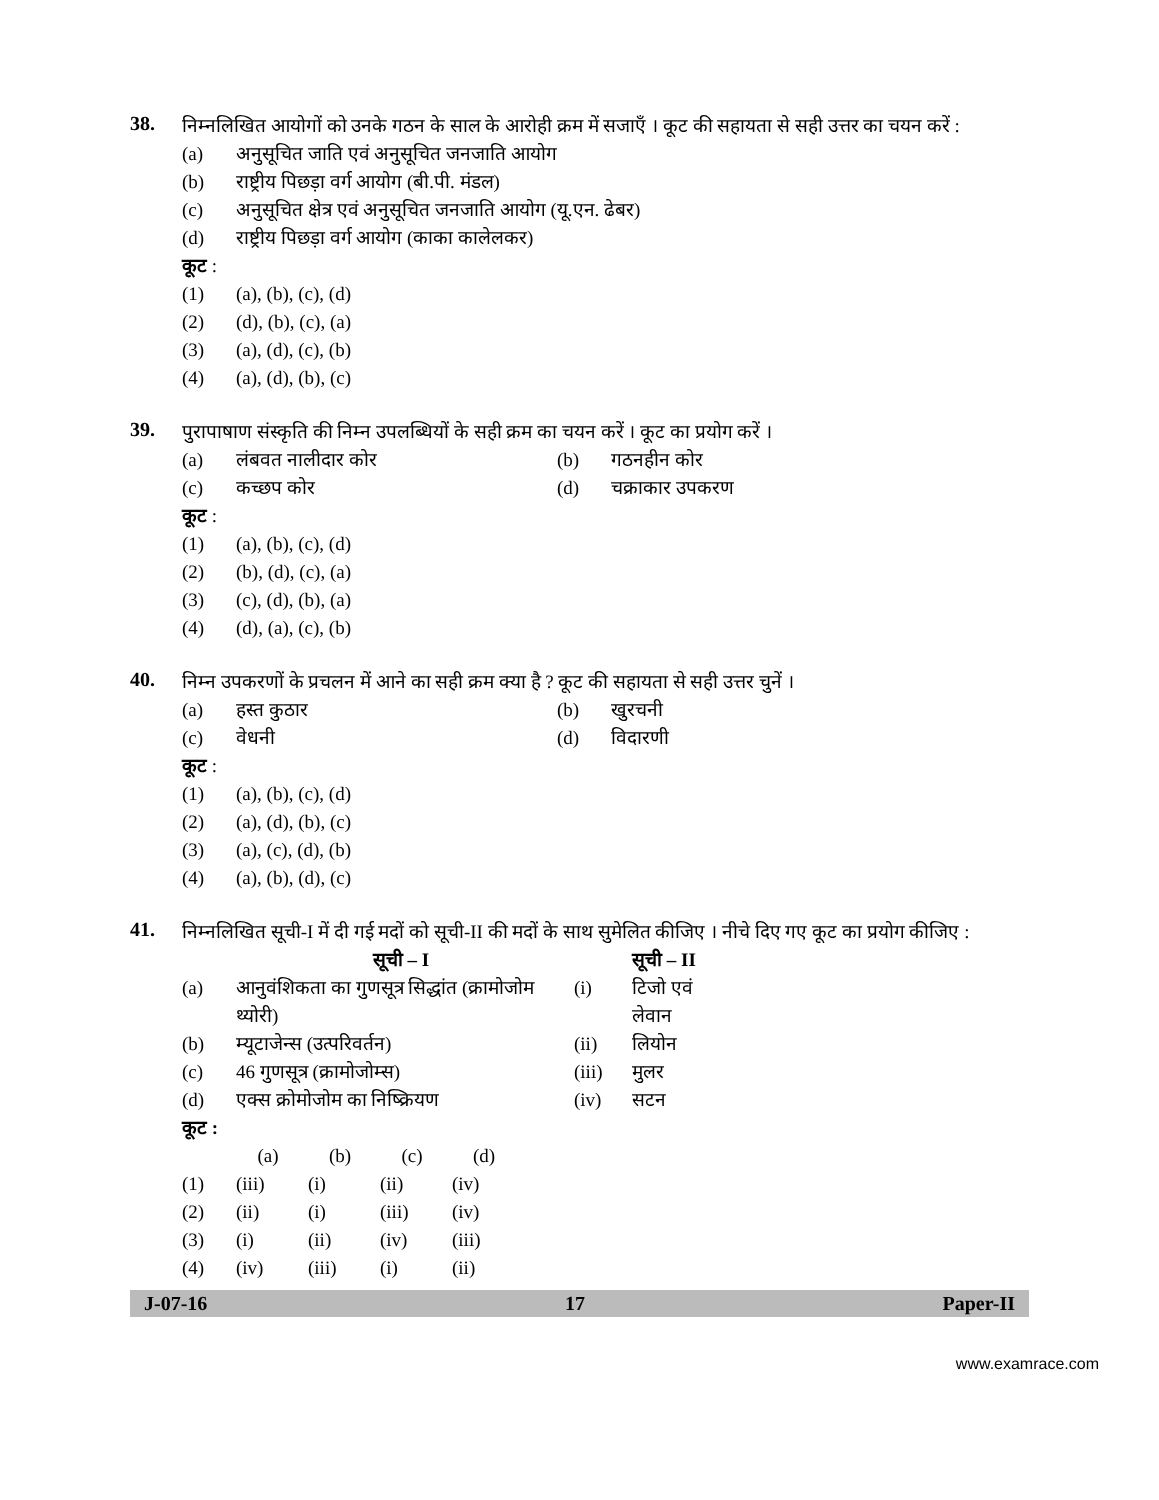38.
निम्नलिखित आयोगों को उनके गठन के साल के आरोही क्रम में सजाएँ । कूट की सहायता से सही उत्तर का चयन करें :
(a) अनुसूचित जाति एवं अनुसूचित जनजाति आयोग
(b) राष्ट्रीय पिछड़ा वर्ग आयोग (बी.पी. मंडल)
(c) अनुसूचित क्षेत्र एवं अनुसूचित जनजाति आयोग (यू.एन. ढेबर)
(d) राष्ट्रीय पिछड़ा वर्ग आयोग (काका कालेलकर)
कूट :
(1) (a), (b), (c), (d)
(2) (d), (b), (c), (a)
(3) (a), (d), (c), (b)
(4) (a), (d), (b), (c)
39.
पुरापाषाण संस्कृति की निम्न उपलब्धियों के सही क्रम का चयन करें । कूट का प्रयोग करें ।
(a) लंबवत नालीदार कोर (b) गठनहीन कोर
(c) कच्छप कोर (d) चक्राकार उपकरण
कूट :
(1) (a), (b), (c), (d)
(2) (b), (d), (c), (a)
(3) (c), (d), (b), (a)
(4) (d), (a), (c), (b)
40.
निम्न उपकरणों के प्रचलन में आने का सही क्रम क्या है ? कूट की सहायता से सही उत्तर चुनें ।
(a) हस्त कुठार (b) खुरचनी
(c) वेधनी (d) विदारणी
कूट :
(1) (a), (b), (c), (d)
(2) (a), (d), (b), (c)
(3) (a), (c), (d), (b)
(4) (a), (b), (d), (c)
41.
निम्नलिखित सूची-I में दी गई मदों को सूची-II की मदों के साथ सुमेलित कीजिए । नीचे दिए गए कूट का प्रयोग कीजिए :
| | सूची – I | | सूची – II |
| --- | --- | --- | --- |
| (a) | आनुवंशिकता का गुणसूत्र सिद्धांत (क्रामोजोम थ्योरी) | (i) | टिजो एवं लेवान |
| (b) | म्यूटाजेन्स (उत्परिवर्तन) | (ii) | लियोन |
| (c) | 46 गुणसूत्र (क्रामोजोम्स) | (iii) | मुलर |
| (d) | एक्स क्रोमोजोम का निष्क्रियण | (iv) | सटन |
कूट :
| | (a) | (b) | (c) | (d) |
| --- | --- | --- | --- | --- |
| (1) | (iii) | (i) | (ii) | (iv) |
| (2) | (ii) | (i) | (iii) | (iv) |
| (3) | (i) | (ii) | (iv) | (iii) |
| (4) | (iv) | (iii) | (i) | (ii) |
J-07-16 17 Paper-II
www.examrace.com